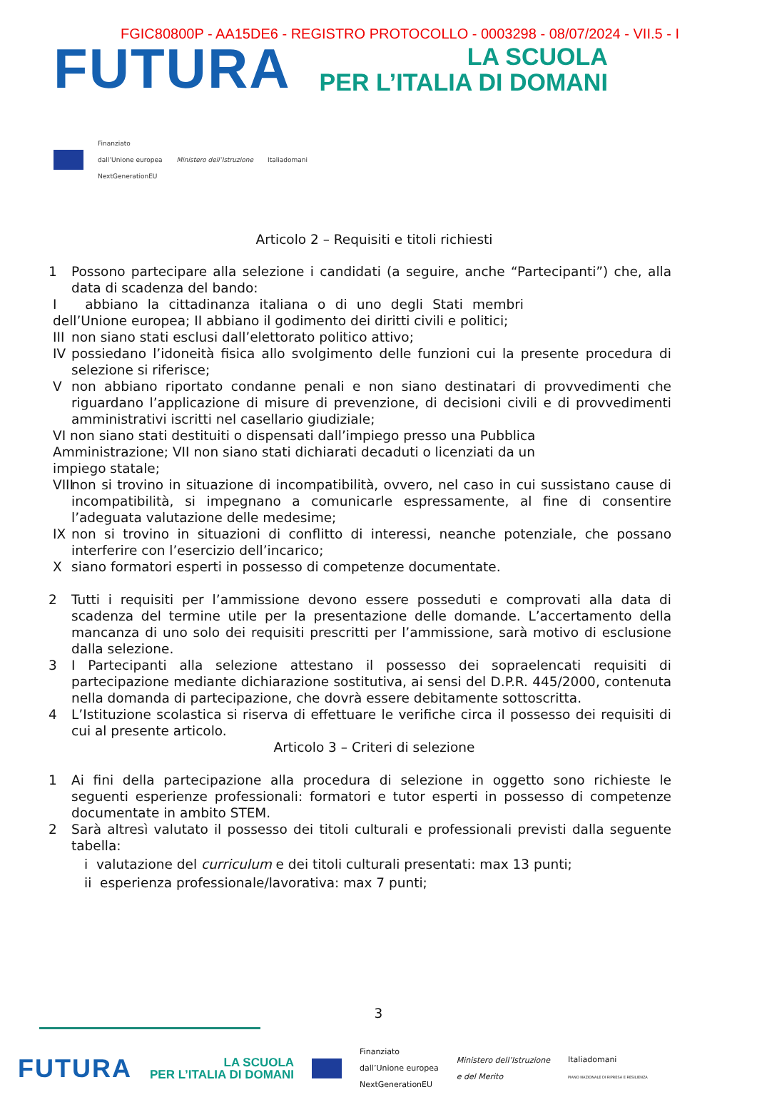FGIC80800P - AA15DE6 - REGISTRO PROTOCOLLO - 0003298 - 08/07/2024 - VII.5 - I
FUTURA LA SCUOLA
PER L’ITALIA DI DOMANI
Finanziato
dall’Unione europea
NextGenerationEU Ministero dell’Istruzione Italiadomani
Articolo 2 – Requisiti e titoli richiesti
1 Possono partecipare alla selezione i candidati (a seguire, anche “Partecipanti”) che, alla data di scadenza del bando:
I abbiano la cittadinanza italiana o di uno degli Stati membri dell’Unione europea; II abbiano il godimento dei diritti civili e politici;
III non siano stati esclusi dall’elettorato politico attivo;
IV possiedano l’idoneità fisica allo svolgimento delle funzioni cui la presente procedura di selezione si riferisce;
Vnon abbiano riportato condanne penali e non siano destinatari di provvedimenti che riguardano l’applicazione di misure di prevenzione, di decisioni civili e di provvedimenti amministrativi iscritti nel casellario giudiziale;
VI non siano stati destituiti o dispensati dall’impiego presso una Pubblica Amministrazione; VII non siano stati dichiarati decaduti o licenziati da un impiego statale;
VIII non si trovino in situazione di incompatibilità, ovvero, nel caso in cui sussistano cause di incompatibilità, si impegnano a comunicarle espressamente, al fine di consentire l’adeguata valutazione delle medesime;
IX non si trovino in situazioni di conflitto di interessi, neanche potenziale, che possano interferire con l’esercizio dell’incarico;
Xsiano formatori esperti in possesso di competenze documentate.
2 Tutti i requisiti per l’ammissione devono essere posseduti e comprovati alla data di scadenza del termine utile per la presentazione delle domande. L’accertamento della mancanza di uno solo dei requisiti prescritti per l’ammissione, sarà motivo di esclusione dalla selezione.
3 I Partecipanti alla selezione attestano il possesso dei sopraelencati requisiti di partecipazione mediante dichiarazione sostitutiva, ai sensi del D.P.R. 445/2000, contenuta nella domanda di partecipazione, che dovrà essere debitamente sottoscritta.
4 L’Istituzione scolastica si riserva di effettuare le verifiche circa il possesso dei requisiti di cui al presente articolo.
Articolo 3 – Criteri di selezione
1 Ai fini della partecipazione alla procedura di selezione in oggetto sono richieste le seguenti esperienze professionali: formatori e tutor esperti in possesso di competenze documentate in ambito STEM.
2 Sarà altresì valutato il possesso dei titoli culturali e professionali previsti dalla seguente tabella:
i valutazione del curriculum e dei titoli culturali presentati: max 13 punti;
ii esperienza professionale/lavorativa: max 7 punti;
3
FUTURA LA SCUOLA
PER L’ITALIA DI DOMANI Finanziato
dall’Unione europea
NextGenerationEU Ministero dell’Istruzione
e del Merito Italiadomani
PIANO NAZIONALE DI RIPRESA E RESILIENZA